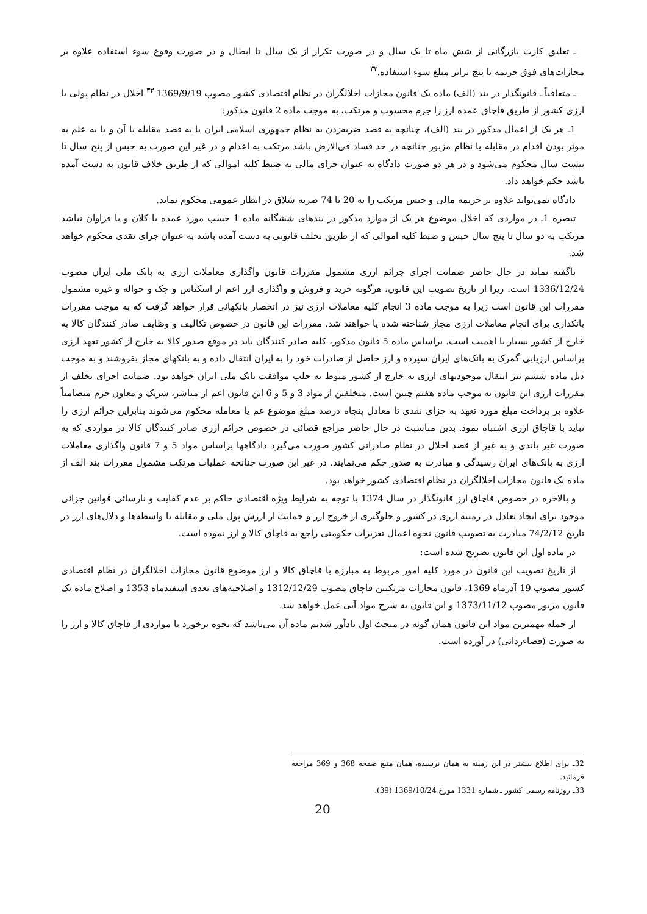ـ تعلیق کارت بازرگانی از شش ماه تا یک سال و در صورت تکرار از یک سال تا ابطال و در صورت وقوع سوء استفاده علاوه بر مجازات‌های فوق جریمه تا پنج برابر مبلغ سوء استفاده.<sup>۳۲</sup>
ـ متعاقباً ـ قانونگذار در بند (الف) ماده یک قانون مجازات اخلالگران در نظام اقتصادی کشور مصوب 1369/9/19 <sup>۳۳</sup> اخلال در نظام پولی یا ارزی کشور از طریق قاچاق عمده ارز را جرم محسوب و مرتکب، به موجب ماده 2 قانون مذکور:
1ـ هر یک از اعمال مذکور در بند (الف)، چنانچه به قصد ضربه‌زدن به نظام جمهوری اسلامی ایران یا به قصد مقابله با آن و یا به علم به موثر بودن اقدام در مقابله با نظام مزبور چنانچه در حد فساد فی‌الارض باشد مرتکب به اعدام و در غیر این صورت به حبس از پنج سال تا بیست سال محکوم می‌شود و در هر دو صورت دادگاه به عنوان جزای مالی به ضبط کلیه اموالی که از طریق خلاف قانون به دست آمده باشد حکم خواهد داد.
دادگاه نمی‌تواند علاوه بر جریمه مالی و حبس مرتکب را به 20 تا 74 ضربه شلاق در انظار عمومی محکوم نماید.
تبصره 1ـ در مواردی که اخلال موضوع هر یک از موارد مذکور در بندهای ششگانه ماده 1 حسب مورد عمده یا کلان و یا فراوان نباشد مرتکب به دو سال تا پنج سال حبس و ضبط کلیه اموالی که از طریق تخلف قانونی به دست آمده باشد به عنوان جزای نقدی محکوم خواهد شد.
ناگفته نماند در حال حاضر ضمانت اجرای جرائم ارزی مشمول مقررات قانون واگذاری معاملات ارزی به بانک ملی ایران مصوب 1336/12/24 است. زیرا از تاریخ تصویب این قانون، هرگونه خرید و فروش و واگذاری ارز اعم از اسکناس و چک و حواله و غیره مشمول مقررات این قانون است زیرا به موجب ماده 3 انجام کلیه معاملات ارزی نیز در انحصار بانکهائی قرار خواهد گرفت که به موجب مقررات بانکداری برای انجام معاملات ارزی مجاز شناخته شده یا خواهند شد. مقررات این قانون در خصوص تکالیف و وظایف صادر کنندگان کالا به خارج از کشور بسیار با اهمیت است. براساس ماده 5 قانون مذکور، کلیه صادر کنندگان باید در موقع صدور کالا به خارج از کشور تعهد ارزی براساس ارزیابی گمرک به بانک‌های ایران سپرده و ارز حاصل از صادرات خود را به ایران انتقال داده و به بانکهای مجاز بفروشند و به موجب ذیل ماده ششم نیز انتقال موجودیهای ارزی به خارج از کشور منوط به جلب موافقت بانک ملی ایران خواهد بود. ضمانت اجرای تخلف از مقررات ارزی این قانون به موجب ماده هفتم چنین است. متخلفین از مواد 3 و 5 و 6 این قانون اعم از مباشر، شریک و معاون جرم متضامناً علاوه بر پرداخت مبلغ مورد تعهد به جزای نقدی تا معادل پنجاه درصد مبلغ موضوع عم یا معامله محکوم می‌شوند بنابراین جرائم ارزی را نباید با قاچاق ارزی اشتباه نمود. بدین مناسبت در حال حاضر مراجع قضائی در خصوص جرائم ارزی صادر کنندگان کالا در مواردی که به صورت غیر باندی و به غیر از قصد اخلال در نظام صادراتی کشور صورت می‌گیرد دادگاهها براساس مواد 5 و 7 قانون واگذاری معاملات ارزی به بانک‌های ایران رسیدگی و مبادرت به صدور حکم می‌نمایند. در غیر این صورت چنانچه عملیات مرتکب مشمول مقررات بند الف از ماده یک قانون مجازات اخلالگران در نظام اقتصادی کشور خواهد بود.
و بالاخره در خصوص قاچاق ارز قانونگذار در سال 1374 با توجه به شرایط ویژه اقتصادی حاکم بر عدم کفایت و نارسائی قوانین جزائی موجود برای ایجاد تعادل در زمینه ارزی در کشور و جلوگیری از خروج ارز و حمایت از ارزش پول ملی و مقابله با واسطه‌ها و دلال‌های ارز در تاریخ 74/2/12 مبادرت به تصویب قانون نحوه اعمال تعزیرات حکومتی راجع به قاچاق کالا و ارز نموده است.
در ماده اول این قانون تصریح شده است:
از تاریخ تصویب این قانون در مورد کلیه امور مربوط به مبارزه با قاچاق کالا و ارز موضوع قانون مجازات اخلالگران در نظام اقتصادی کشور مصوب 19 آذرماه 1369، قانون مجازات مرتکبین قاچاق مصوب 1312/12/29 و اصلاحیه‌های بعدی اسفندماه 1353 و اصلاح ماده یک قانون مزبور مصوب 1373/11/12 و این قانون به شرح مواد آتی عمل خواهد شد.
از جمله مهمترین مواد این قانون همان گونه در مبحث اول یادآور شدیم ماده آن می‌باشد که نحوه برخورد با مواردی از قاچاق کالا و ارز را به صورت (قضاءزدائی) در آورده است.
32ـ برای اطلاع بیشتر در این زمینه به همان نرسیده، همان منبع صفحه 368 و 369 مراجعه فرمائید.
33ـ روزنامه رسمی کشور ـ شماره 1331 مورخ 1369/10/24 (39).
20